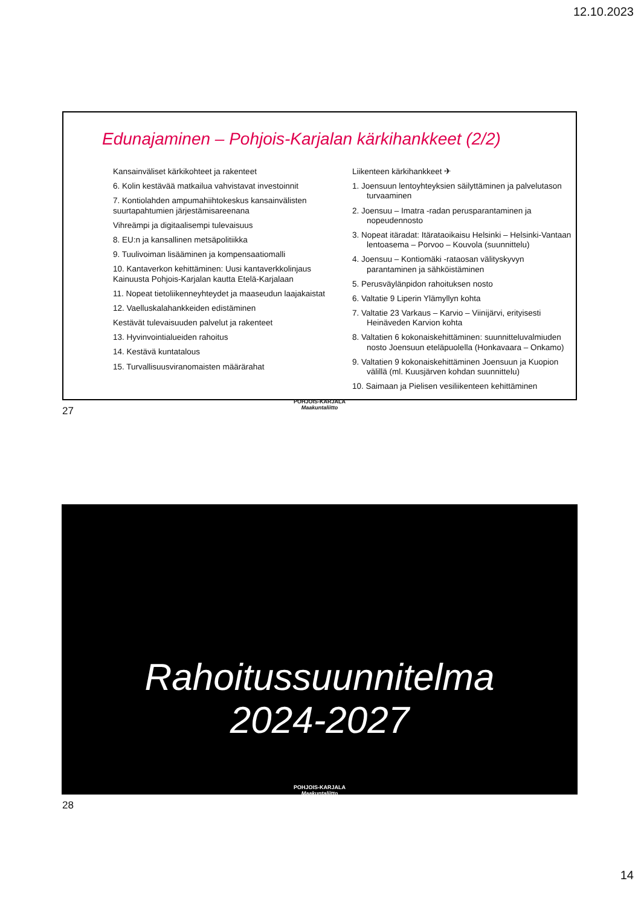12.10.2023
Edunajaminen – Pohjois-Karjalan kärkihankkeet (2/2)
Kansainväliset kärkikohteet ja rakenteet
6. Kolin kestävää matkailua vahvistavat investoinnit
7. Kontiolahden ampumahiihtokeskus kansainvälisten suurtapahtumien järjestämisareenana
Vihreämpi ja digitaalisempi tulevaisuus
8. EU:n ja kansallinen metsäpolitiikka
9. Tuulivoiman lisääminen ja kompensaatiomalli
10. Kantaverkon kehittäminen: Uusi kantaverkkolinjaus Kainuusta Pohjois-Karjalan kautta Etelä-Karjalaan
11. Nopeat tietoliikenneyhteydet ja maaseudun laajakaistat
12. Vaelluskalahankkeiden edistäminen
Kestävät tulevaisuuden palvelut ja rakenteet
13. Hyvinvointialueiden rahoitus
14. Kestävä kuntatalous
15. Turvallisuusviranomaisten määrärahat
Liikenteen kärkihankkeet ✈
1. Joensuun lentoyhteyksien säilyttäminen ja palvelutason turvaaminen
2. Joensuu – Imatra -radan perusparantaminen ja nopeudennosto
3. Nopeat itäradat: Itärataoikaisu Helsinki – Helsinki-Vantaan lentoasema – Porvoo – Kouvola (suunnittelu)
4. Joensuu – Kontiomäki -rataosan välityskyvyn parantaminen ja sähköistäminen
5. Perusväylänpidon rahoituksen nosto
6. Valtatie 9 Liperin Ylämyllyn kohta
7. Valtatie 23 Varkaus – Karvio – Viinijärvi, erityisesti Heinäveden Karvion kohta
8. Valtatien 6 kokonaiskehittäminen: suunnitteluvalmiuden nosto Joensuun eteläpuolella (Honkavaara – Onkamo)
9. Valtatien 9 kokonaiskehittäminen Joensuun ja Kuopion välillä (ml. Kuusjärven kohdan suunnittelu)
10. Saimaan ja Pielisen vesiliikenteen kehittäminen
POHJOIS-KARJALA
Maakuntaliitto
27
Rahoitussuunnitelma
2024-2027
POHJOIS-KARJALA
Maakuntaliitto
28
14